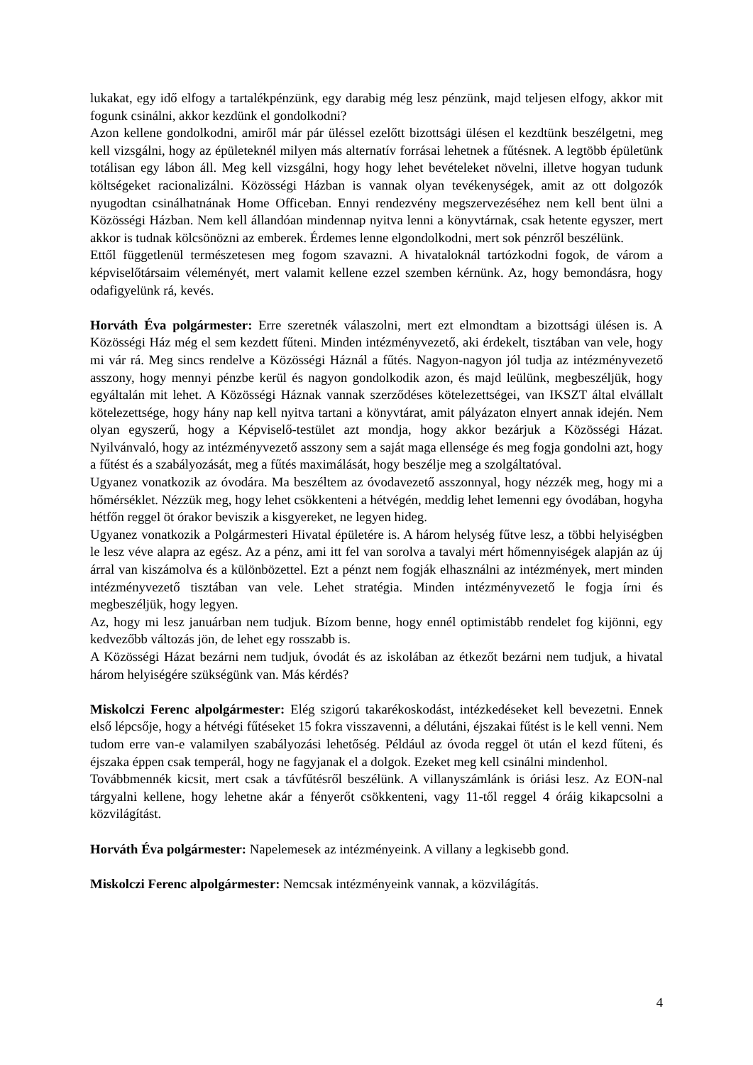lukakat, egy idő elfogy a tartalékpénzünk, egy darabig még lesz pénzünk, majd teljesen elfogy, akkor mit fogunk csinálni, akkor kezdünk el gondolkodni?
Azon kellene gondolkodni, amiről már pár üléssel ezelőtt bizottsági ülésen el kezdtünk beszélgetni, meg kell vizsgálni, hogy az épületeknél milyen más alternatív forrásai lehetnek a fűtésnek. A legtöbb épületünk totálisan egy lábon áll. Meg kell vizsgálni, hogy hogy lehet bevételeket növelni, illetve hogyan tudunk költségeket racionalizálni. Közösségi Házban is vannak olyan tevékenységek, amit az ott dolgozók nyugodtan csinálhatnának Home Officeban. Ennyi rendezvény megszervezéséhez nem kell bent ülni a Közösségi Házban. Nem kell állandóan mindennap nyitva lenni a könyvtárnak, csak hetente egyszer, mert akkor is tudnak kölcsönözni az emberek. Érdemes lenne elgondolkodni, mert sok pénzről beszélünk.
Ettől függetlenül természetesen meg fogom szavazni. A hivataloknál tartózkodni fogok, de várom a képviselőtársaim véleményét, mert valamit kellene ezzel szemben kérnünk. Az, hogy bemondásra, hogy odafigyelünk rá, kevés.
Horváth Éva polgármester: Erre szeretnék válaszolni, mert ezt elmondtam a bizottsági ülésen is. A Közösségi Ház még el sem kezdett fűteni. Minden intézményvezető, aki érdekelt, tisztában van vele, hogy mi vár rá. Meg sincs rendelve a Közösségi Háznál a fűtés. Nagyon-nagyon jól tudja az intézményvezető asszony, hogy mennyi pénzbe kerül és nagyon gondolkodik azon, és majd leülünk, megbeszéljük, hogy egyáltalán mit lehet. A Közösségi Háznak vannak szerződéses kötelezettségei, van IKSZT által elvállalt kötelezettsége, hogy hány nap kell nyitva tartani a könyvtárat, amit pályázaton elnyert annak idején. Nem olyan egyszerű, hogy a Képviselő-testület azt mondja, hogy akkor bezárjuk a Közösségi Házat. Nyilvánvaló, hogy az intézményvezető asszony sem a saját maga ellensége és meg fogja gondolni azt, hogy a fűtést és a szabályozását, meg a fűtés maximálását, hogy beszélje meg a szolgáltatóval.
Ugyanez vonatkozik az óvodára. Ma beszéltem az óvodavezető asszonnyal, hogy nézzék meg, hogy mi a hőmérséklet. Nézzük meg, hogy lehet csökkenteni a hétvégén, meddig lehet lemenni egy óvodában, hogyha hétfőn reggel öt órakor beviszik a kisgyereket, ne legyen hideg.
Ugyanez vonatkozik a Polgármesteri Hivatal épületére is. A három helység fűtve lesz, a többi helyiségben le lesz véve alapra az egész. Az a pénz, ami itt fel van sorolva a tavalyi mért hőmennyiségek alapján az új árral van kiszámolva és a különbözettel. Ezt a pénzt nem fogják elhasználni az intézmények, mert minden intézményvezető tisztában van vele. Lehet stratégia. Minden intézményvezető le fogja írni és megbeszéljük, hogy legyen.
Az, hogy mi lesz januárban nem tudjuk. Bízom benne, hogy ennél optimistább rendelet fog kijönni, egy kedvezőbb változás jön, de lehet egy rosszabb is.
A Közösségi Házat bezárni nem tudjuk, óvodát és az iskolában az étkezőt bezárni nem tudjuk, a hivatal három helyiségére szükségünk van. Más kérdés?
Miskolczi Ferenc alpolgármester: Elég szigorú takarékoskodást, intézkedéseket kell bevezetni. Ennek első lépcsője, hogy a hétvégi fűtéseket 15 fokra visszavenni, a délutáni, éjszakai fűtést is le kell venni. Nem tudom erre van-e valamilyen szabályozási lehetőség. Például az óvoda reggel öt után el kezd fűteni, és éjszaka éppen csak temperál, hogy ne fagyjanak el a dolgok. Ezeket meg kell csinálni mindenhol.
Továbbmennék kicsit, mert csak a távfűtésről beszélünk. A villanyszámlánk is óriási lesz. Az EON-nal tárgyalni kellene, hogy lehetne akár a fényerőt csökkenteni, vagy 11-től reggel 4 óráig kikapcsolni a közvilágítást.
Horváth Éva polgármester: Napelemesek az intézményeink. A villany a legkisebb gond.
Miskolczi Ferenc alpolgármester: Nemcsak intézményeink vannak, a közvilágítás.
4